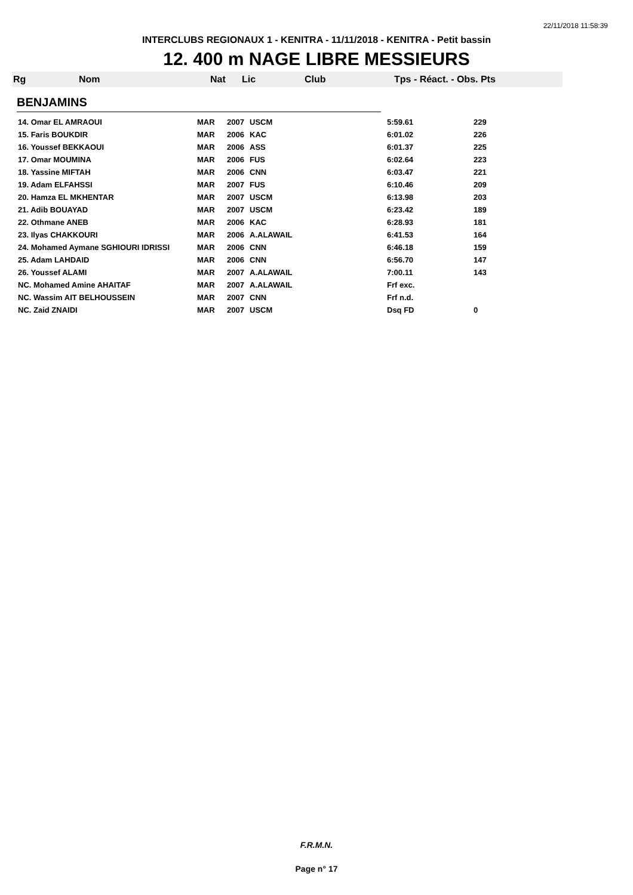22/11/2018 11:58:39
INTERCLUBS REGIONAUX 1 - KENITRA - 11/11/2018 - KENITRA - Petit bassin
12. 400 m NAGE LIBRE MESSIEURS
Rg Nom Nat Lic Club Tps - Réact. - Obs. Pts
BENJAMINS
| 14. Omar EL AMRAOUI | MAR | 2007 | USCM | 5:59.61 | 229 |
| 15. Faris BOUKDIR | MAR | 2006 | KAC | 6:01.02 | 226 |
| 16. Youssef BEKKAOUI | MAR | 2006 | ASS | 6:01.37 | 225 |
| 17. Omar MOUMINA | MAR | 2006 | FUS | 6:02.64 | 223 |
| 18. Yassine MIFTAH | MAR | 2006 | CNN | 6:03.47 | 221 |
| 19. Adam ELFAHSSI | MAR | 2007 | FUS | 6:10.46 | 209 |
| 20. Hamza EL MKHENTAR | MAR | 2007 | USCM | 6:13.98 | 203 |
| 21. Adib BOUAYAD | MAR | 2007 | USCM | 6:23.42 | 189 |
| 22. Othmane ANEB | MAR | 2006 | KAC | 6:28.93 | 181 |
| 23. Ilyas CHAKKOURI | MAR | 2006 | A.ALAWAIL | 6:41.53 | 164 |
| 24. Mohamed Aymane SGHIOURI IDRISSI | MAR | 2006 | CNN | 6:46.18 | 159 |
| 25. Adam LAHDAID | MAR | 2006 | CNN | 6:56.70 | 147 |
| 26. Youssef ALAMI | MAR | 2007 | A.ALAWAIL | 7:00.11 | 143 |
| NC. Mohamed Amine AHAITAF | MAR | 2007 | A.ALAWAIL | Frf exc. | |
| NC. Wassim AIT BELHOUSSEIN | MAR | 2007 | CNN | Frf n.d. | |
| NC. Zaid ZNAIDI | MAR | 2007 | USCM | Dsq FD | 0 |
F.R.M.N.
Page n° 17